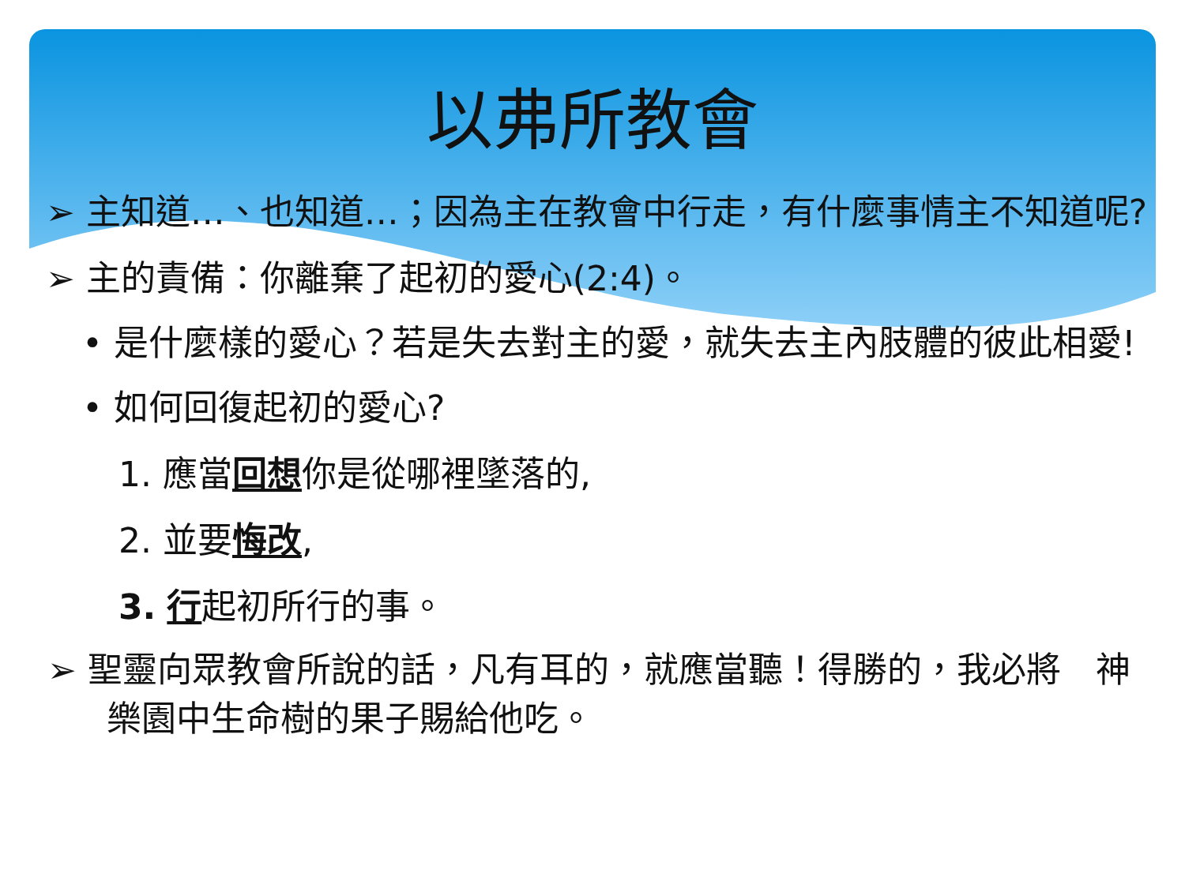以弗所教會
➢ 主知道…、也知道…；因為主在教會中行走，有什麼事情主不知道呢?
➢ 主的責備：你離棄了起初的愛心(2:4)。
• 是什麼樣的愛心？若是失去對主的愛，就失去主內肢體的彼此相愛!
• 如何回復起初的愛心?
1. 應當回想你是從哪裡墜落的,
2. 並要悔改,
3. 行起初所行的事。
➢ 聖靈向眾教會所說的話，凡有耳的，就應當聽！得勝的，我必將　神樂園中生命樹的果子賜給他吃。